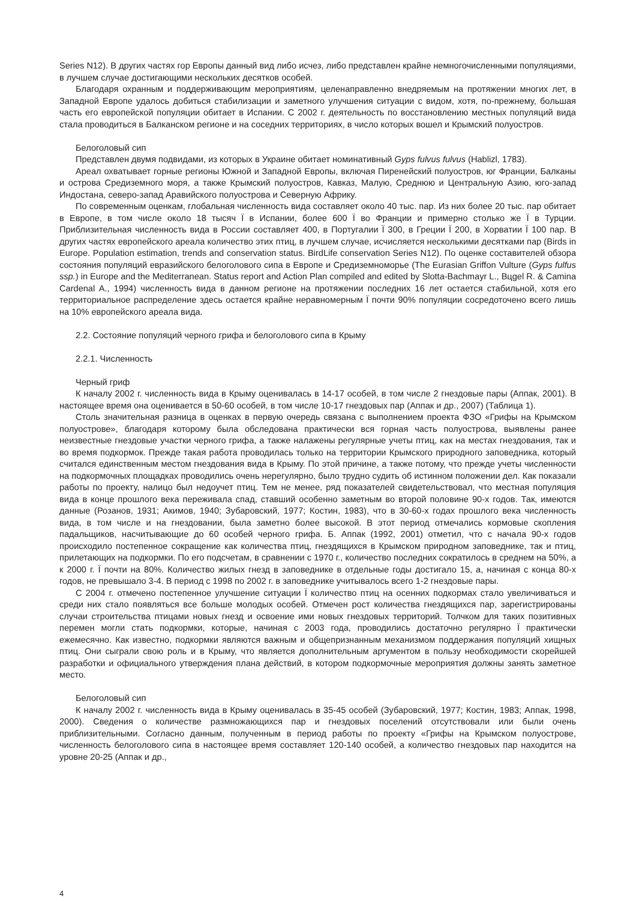Series N12). В других частях гор Европы данный вид либо исчез, либо представлен крайне немногочисленными популяциями, в лучшем случае достигающими нескольких десятков особей.
Благодаря охранным и поддерживающим мероприятиям, целенаправленно внедряемым на протяжении многих лет, в Западной Европе удалось добиться стабилизации и заметного улучшения ситуации с видом, хотя, по-прежнему, большая часть его европейской популяции обитает в Испании. С 2002 г. деятельность по восстановлению местных популяций вида стала проводиться в Балканском регионе и на соседних территориях, в число которых вошел и Крымский полуостров.
Белоголовый сип
Представлен двумя подвидами, из которых в Украине обитает номинативный Gyps fulvus fulvus (Hablizl, 1783).
Ареал охватывает горные регионы Южной и Западной Европы, включая Пиренейский полуостров, юг Франции, Балканы и острова Средиземного моря, а также Крымский полуостров, Кавказ, Малую, Среднюю и Центральную Азию, юго-запад Индостана, северо-запад Аравийского полуострова и Северную Африку.
По современным оценкам, глобальная численность вида составляет около 40 тыс. пар. Из них более 20 тыс. пар обитает в Европе, в том числе около 18 тысяч Ї в Испании, более 600 Ї во Франции и примерно столько же Ї в Турции. Приблизительная численность вида в России составляет 400, в Португалии Ї 300, в Греции Ї 200, в Хорватии Ї 100 пар. В других частях европейского ареала количество этих птиц, в лучшем случае, исчисляется несколькими десятками пар (Birds in Europe. Population estimation, trends and conservation status. BirdLife conservation Series N12). По оценке составителей обзора состояния популяций евразийского белоголового сипа в Европе и Средиземноморье (The Eurasian Griffon Vulture (Gyps fulfus ssp.) in Europe and the Mediterranean. Status report and Action Plan compiled and edited by Slotta-Bachmayr L., Bцgel R. & Camina Cardenal A., 1994) численность вида в данном регионе на протяжении последних 16 лет остается стабильной, хотя его территориальное распределение здесь остается крайне неравномерным Ї почти 90% популяции сосредоточено всего лишь на 10% европейского ареала вида.
2.2. Состояние популяций черного грифа и белоголового сипа в Крыму
2.2.1. Численность
Черный гриф
К началу 2002 г. численность вида в Крыму оценивалась в 14-17 особей, в том числе 2 гнездовые пары (Аппак, 2001). В настоящее время она оценивается в 50-60 особей, в том числе 10-17 гнездовых пар (Аппак и др., 2007) (Таблица 1).
Столь значительная разница в оценках в первую очередь связана с выполнением проекта ФЗО «Грифы на Крымском полуострове», благодаря которому была обследована практически вся горная часть полуострова, выявлены ранее неизвестные гнездовые участки черного грифа, а также налажены регулярные учеты птиц, как на местах гнездования, так и во время подкормок. Прежде такая работа проводилась только на территории Крымского природного заповедника, который считался единственным местом гнездования вида в Крыму. По этой причине, а также потому, что прежде учеты численности на подкормочных площадках проводились очень нерегулярно, было трудно судить об истинном положении дел. Как показали работы по проекту, налицо был недоучет птиц. Тем не менее, ряд показателей свидетельствовал, что местная популяция вида в конце прошлого века переживала спад, ставший особенно заметным во второй половине 90-х годов. Так, имеются данные (Розанов, 1931; Акимов, 1940; Зубаровский, 1977; Костин, 1983), что в 30-60-х годах прошлого века численность вида, в том числе и на гнездовании, была заметно более высокой. В этот период отмечались кормовые скопления падальщиков, насчитывающие до 60 особей черного грифа. Б. Аппак (1992, 2001) отметил, что с начала 90-х годов происходило постепенное сокращение как количества птиц, гнездящихся в Крымском природном заповеднике, так и птиц, прилетающих на подкормки. По его подсчетам, в сравнении с 1970 г., количество последних сократилось в среднем на 50%, а к 2000 г. Ї почти на 80%. Количество жилых гнезд в заповеднике в отдельные годы достигало 15, а, начиная с конца 80-х годов, не превышало 3-4. В период с 1998 по 2002 г. в заповеднике учитывалось всего 1-2 гнездовые пары.
С 2004 г. отмечено постепенное улучшение ситуации Ї количество птиц на осенних подкормах стало увеличиваться и среди них стало появляться все больше молодых особей. Отмечен рост количества гнездящихся пар, зарегистрированы случаи строительства птицами новых гнезд и освоение ими новых гнездовых территорий. Толчком для таких позитивных перемен могли стать подкормки, которые, начиная с 2003 года, проводились достаточно регулярно Ї практически ежемесячно. Как известно, подкормки являются важным и общепризнанным механизмом поддержания популяций хищных птиц. Они сыграли свою роль и в Крыму, что является дополнительным аргументом в пользу необходимости скорейшей разработки и официального утверждения плана действий, в котором подкормочные мероприятия должны занять заметное место.
Белоголовый сип
К началу 2002 г. численность вида в Крыму оценивалась в 35-45 особей (Зубаровский, 1977; Костин, 1983; Аппак, 1998, 2000). Сведения о количестве размножающихся пар и гнездовых поселений отсутствовали или были очень приблизительными. Согласно данным, полученным в период работы по проекту «Грифы на Крымском полуострове, численность белоголового сипа в настоящее время составляет 120-140 особей, а количество гнездовых пар находится на уровне 20-25 (Аппак и др.,
4